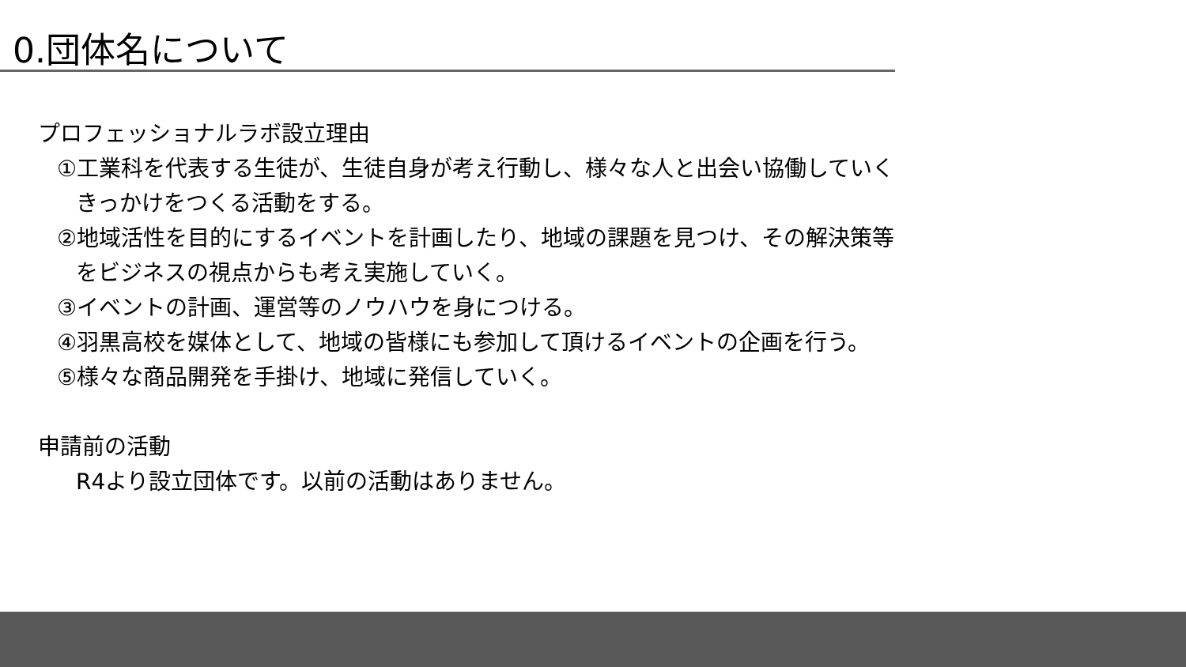0.団体名について
プロフェッショナルラボ設立理由
①工業科を代表する生徒が、生徒自身が考え行動し、様々な人と出会い協働していく
きっかけをつくる活動をする。
②地域活性を目的にするイベントを計画したり、地域の課題を見つけ、その解決策等
をビジネスの視点からも考え実施していく。
③イベントの計画、運営等のノウハウを身につける。
④羽黒高校を媒体として、地域の皆様にも参加して頂けるイベントの企画を行う。
⑤様々な商品開発を手掛け、地域に発信していく。
申請前の活動
R4より設立団体です。以前の活動はありません。